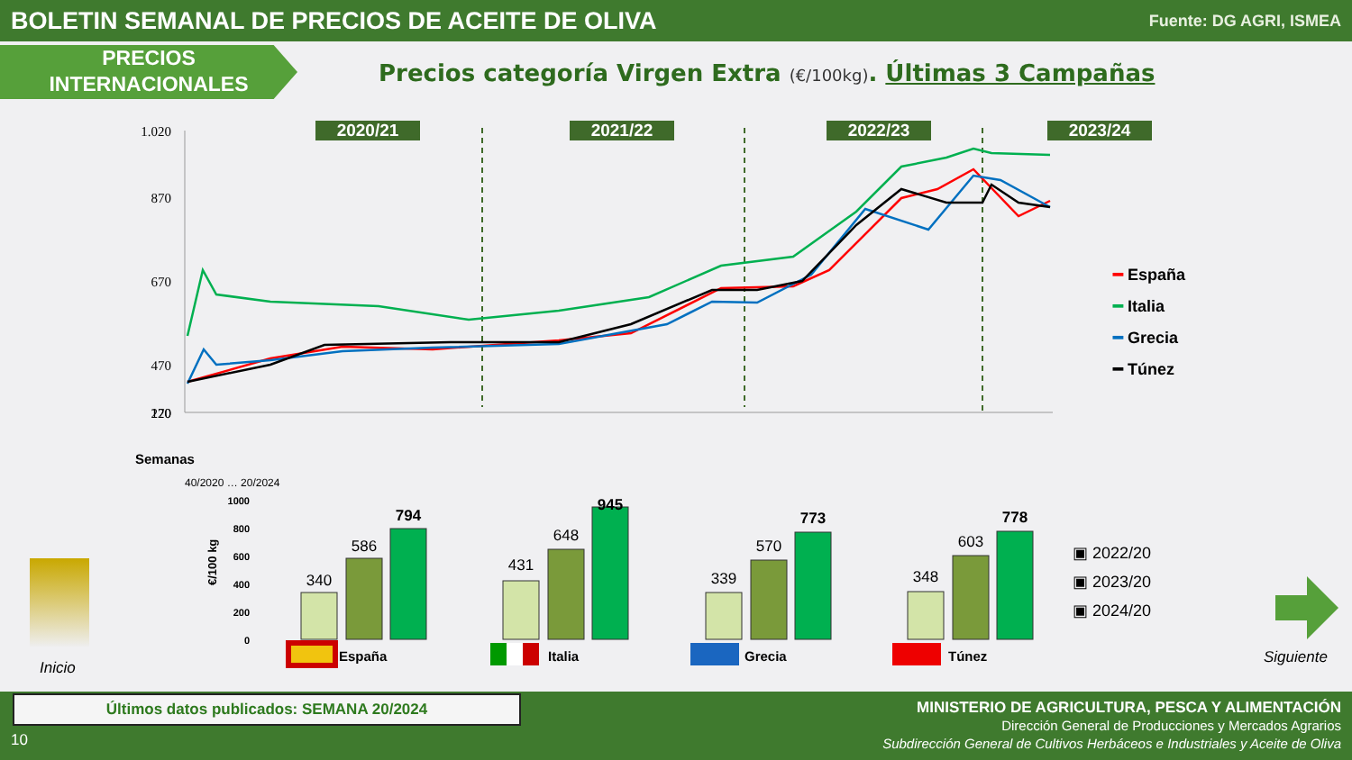BOLETIN SEMANAL DE PRECIOS DE ACEITE DE OLIVA
Fuente: DG AGRI, ISMEA
PRECIOS
INTERNACIONALES
Precios categoría Virgen Extra (€/100kg). Últimas 3 Campañas
2020/21 2021/22 2022/23 2023/24
1.020
870
670
470
270
120
Semanas
40/2020 … 20/2024
━ España
━ Italia
━ Grecia
━ Túnez
1000
800
600
400
200
0
€/100 kg
340
586
794
431
648
945
339
570
773
348
603
778
España
Italia
Grecia
Túnez
▣ 2022/20
▣ 2023/20
▣ 2024/20
Inicio
Siguiente
Últimos datos publicados: SEMANA 20/2024
10
MINISTERIO DE AGRICULTURA, PESCA Y ALIMENTACIÓN
Dirección General de Producciones y Mercados Agrarios
Subdirección General de Cultivos Herbáceos e Industriales y Aceite de Oliva